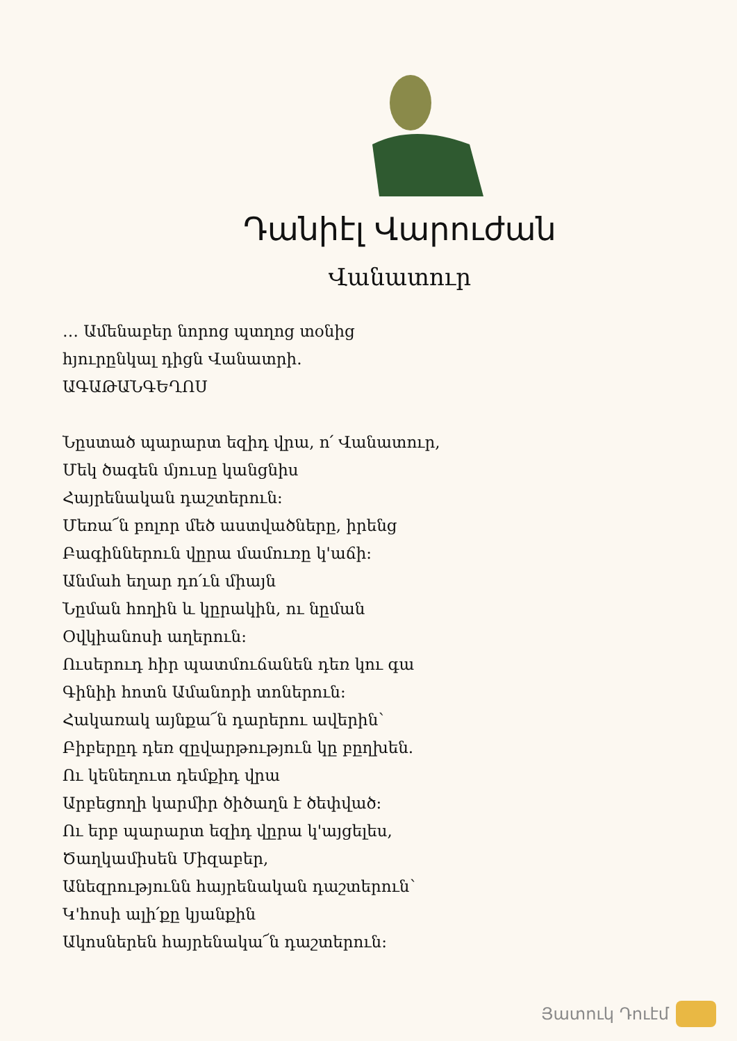Դանիէլ Վարուժան
Վանատուր
… Ամենաբեր նորոց պտղոց տօնից
հյուրընկալ դիցն Վանատրի.
ԱԳԱԹԱՆԳԵՂՈՍ
Նըստած պարարտ եզիդ վրա, ո՛ Վանատուր,
Մեկ ծագեն մյուսը կանցնիս
Հայրենական դաշտերուն:
Մեռա՜ն բոլոր մեծ աստվածները, իրենց
Բագիններուն վըրա մամուռը կ'աճի:
Անմահ եղար դո՛ւն միայն
Նըման հողին և կըրակին, ու նըման
Օվկիանոսի աղերուն:
Ուսերուդ հիր պատմուճանեն դեռ կու գա
Գինիի հոտն Ամանորի տոներուն:
Հակառակ այնքա՜ն դարերու ավերին՝
Բիբերըդ դեռ զըվարթություն կը բըղխեն.
Ու կենեղուտ դեմքիդ վրա
Արբեցողի կարմիր ծիծաղն է ծեփված:
Ու երբ պարարտ եզիդ վըրա կ'այցելես,
Ծաղկամիսեն Միզաբեր,
Անեզրությունն հայրենական դաշտերուն՝
Կ'հոսի ալի՛քը կյանքին
Ակոսներեն հայրենակա՜ն դաշտերուն:
Յատուկ Դուէմ